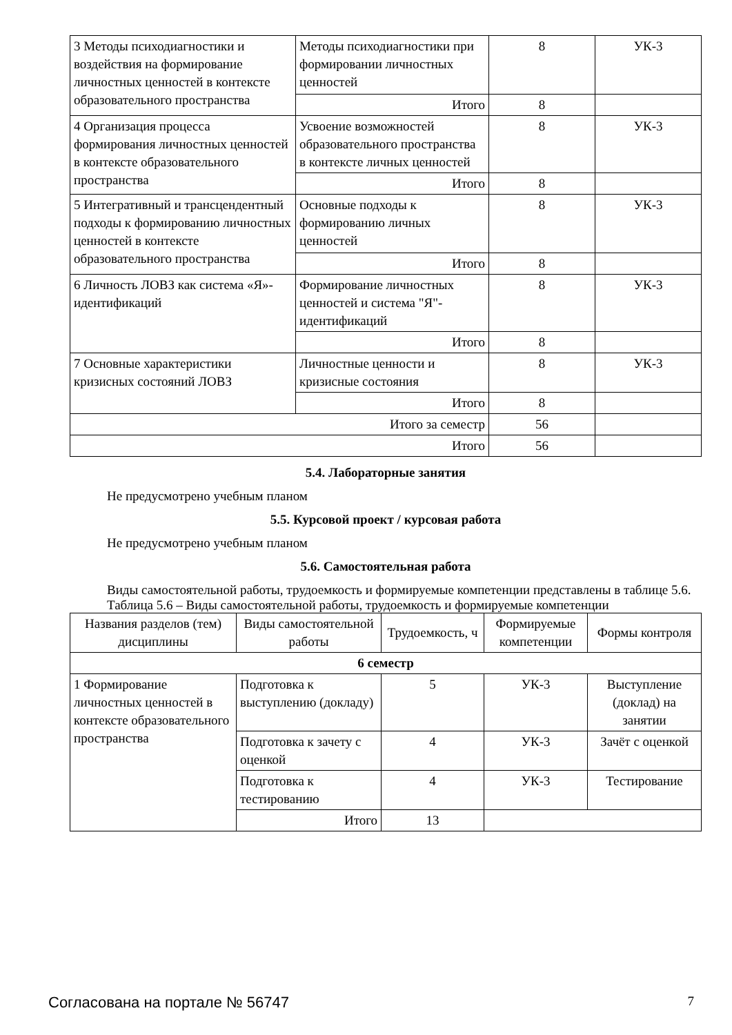| 3 Методы психодиагностики и воздействия на формирование личностных ценностей в контексте образовательного пространства | Методы психодиагностики при формировании личностных ценностей | 8 | УК-3 |
| | Итого | 8 | |
| 4 Организация процесса формирования личностных ценностей в контексте образовательного пространства | Усвоение возможностей образовательного пространства в контексте личных ценностей | 8 | УК-3 |
| | Итого | 8 | |
| 5 Интегративный и трансцендентный подходы к формированию личностных ценностей в контексте образовательного пространства | Основные подходы к формированию личных ценностей | 8 | УК-3 |
| | Итого | 8 | |
| 6 Личность ЛОВЗ как система «Я»-идентификаций | Формирование личностных ценностей и система "Я"-идентификаций | 8 | УК-3 |
| | Итого | 8 | |
| 7 Основные характеристики кризисных состояний ЛОВЗ | Личностные ценности и кризисные состояния | 8 | УК-3 |
| | Итого | 8 | |
| Итого за семестр | | 56 | |
| Итого | | 56 | |
5.4. Лабораторные занятия
Не предусмотрено учебным планом
5.5. Курсовой проект / курсовая работа
Не предусмотрено учебным планом
5.6. Самостоятельная работа
Виды самостоятельной работы, трудоемкость и формируемые компетенции представлены в таблице 5.6.
Таблица 5.6 – Виды самостоятельной работы, трудоемкость и формируемые компетенции
| Названия разделов (тем) дисциплины | Виды самостоятельной работы | Трудоемкость, ч | Формируемые компетенции | Формы контроля |
| --- | --- | --- | --- | --- |
| 6 семестр | | | | |
| 1 Формирование личностных ценностей в контексте образовательного пространства | Подготовка к выступлению (докладу) | 5 | УК-3 | Выступление (доклад) на занятии |
| | Подготовка к зачету с оценкой | 4 | УК-3 | Зачёт с оценкой |
| | Подготовка к тестированию | 4 | УК-3 | Тестирование |
| | Итого | 13 | | |
Согласована на портале № 56747 7